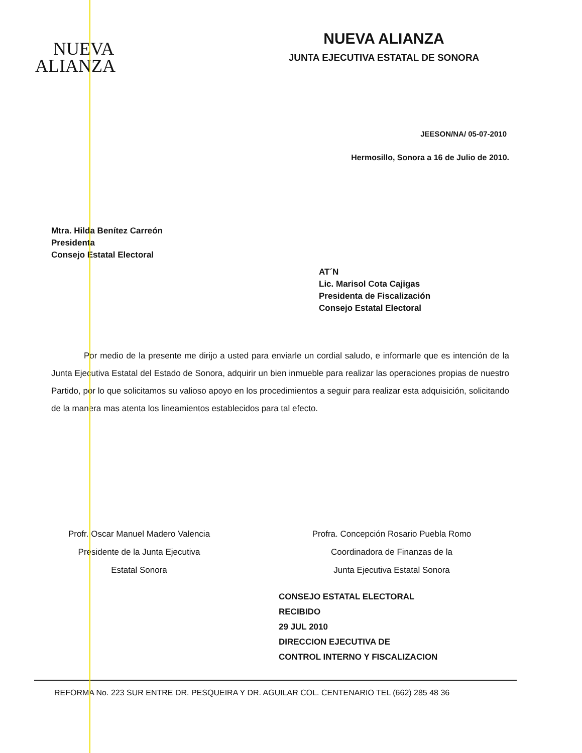NUEVA
ALIANZA
NUEVA ALIANZA
JUNTA EJECUTIVA ESTATAL DE SONORA
JEESON/NA/ 05-07-2010
Hermosillo, Sonora a 16 de Julio de 2010.
Mtra. Hilda Benítez Carreón
Presidenta
Consejo Estatal Electoral
AT´N
Lic. Marisol Cota Cajigas
Presidenta de Fiscalización
Consejo Estatal Electoral
Por medio de la presente me dirijo a usted para enviarle un cordial saludo, e informarle que es intención de la Junta Ejecutiva Estatal del Estado de Sonora, adquirir un bien inmueble para realizar las operaciones propias de nuestro Partido, por lo que solicitamos su valioso apoyo en los procedimientos a seguir para realizar esta adquisición, solicitando de la manera mas atenta los lineamientos establecidos para tal efecto.
Profr. Oscar Manuel Madero Valencia
Presidente de la Junta Ejecutiva
Estatal Sonora
Profra. Concepción Rosario Puebla Romo
Coordinadora de Finanzas de la
Junta Ejecutiva Estatal Sonora
CONSEJO ESTATAL ELECTORAL
RECIBIDO
29 JUL 2010
DIRECCION EJECUTIVA DE
CONTROL INTERNO Y FISCALIZACION
REFORMA No. 223 SUR ENTRE DR. PESQUEIRA Y DR. AGUILAR COL. CENTENARIO TEL (662) 285 48 36